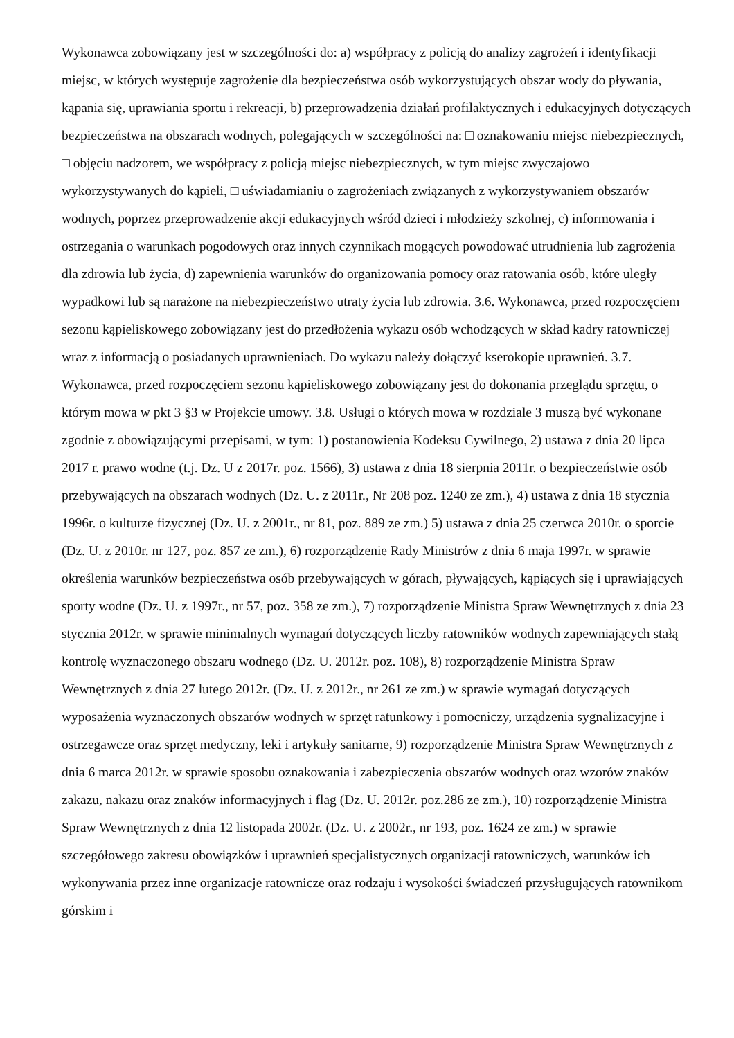Wykonawca zobowiązany jest w szczególności do: a) współpracy z policją do analizy zagrożeń i identyfikacji miejsc, w których występuje zagrożenie dla bezpieczeństwa osób wykorzystujących obszar wody do pływania, kąpania się, uprawiania sportu i rekreacji, b) przeprowadzenia działań profilaktycznych i edukacyjnych dotyczących bezpieczeństwa na obszarach wodnych, polegających w szczególności na: □ oznakowaniu miejsc niebezpiecznych, □ objęciu nadzorem, we współpracy z policją miejsc niebezpiecznych, w tym miejsc zwyczajowo wykorzystywanych do kąpieli, □ uświadamianiu o zagrożeniach związanych z wykorzystywaniem obszarów wodnych, poprzez przeprowadzenie akcji edukacyjnych wśród dzieci i młodzieży szkolnej, c) informowania i ostrzegania o warunkach pogodowych oraz innych czynnikach mogących powodować utrudnienia lub zagrożenia dla zdrowia lub życia, d) zapewnienia warunków do organizowania pomocy oraz ratowania osób, które uległy wypadkowi lub są narażone na niebezpieczeństwo utraty życia lub zdrowia. 3.6. Wykonawca, przed rozpoczęciem sezonu kąpieliskowego zobowiązany jest do przedłożenia wykazu osób wchodzących w skład kadry ratowniczej wraz z informacją o posiadanych uprawnieniach. Do wykazu należy dołączyć kserokopie uprawnień. 3.7. Wykonawca, przed rozpoczęciem sezonu kąpieliskowego zobowiązany jest do dokonania przeglądu sprzętu, o którym mowa w pkt 3 §3 w Projekcie umowy. 3.8. Usługi o których mowa w rozdziale 3 muszą być wykonane zgodnie z obowiązującymi przepisami, w tym: 1) postanowienia Kodeksu Cywilnego, 2) ustawa z dnia 20 lipca 2017 r. prawo wodne (t.j. Dz. U z 2017r. poz. 1566), 3) ustawa z dnia 18 sierpnia 2011r. o bezpieczeństwie osób przebywających na obszarach wodnych (Dz. U. z 2011r., Nr 208 poz. 1240 ze zm.), 4) ustawa z dnia 18 stycznia 1996r. o kulturze fizycznej (Dz. U. z 2001r., nr 81, poz. 889 ze zm.) 5) ustawa z dnia 25 czerwca 2010r. o sporcie (Dz. U. z 2010r. nr 127, poz. 857 ze zm.), 6) rozporządzenie Rady Ministrów z dnia 6 maja 1997r. w sprawie określenia warunków bezpieczeństwa osób przebywających w górach, pływających, kąpiących się i uprawiających sporty wodne (Dz. U. z 1997r., nr 57, poz. 358 ze zm.), 7) rozporządzenie Ministra Spraw Wewnętrznych z dnia 23 stycznia 2012r. w sprawie minimalnych wymagań dotyczących liczby ratowników wodnych zapewniających stałą kontrolę wyznaczonego obszaru wodnego (Dz. U. 2012r. poz. 108), 8) rozporządzenie Ministra Spraw Wewnętrznych z dnia 27 lutego 2012r. (Dz. U. z 2012r., nr 261 ze zm.) w sprawie wymagań dotyczących wyposażenia wyznaczonych obszarów wodnych w sprzęt ratunkowy i pomocniczy, urządzenia sygnalizacyjne i ostrzegawcze oraz sprzęt medyczny, leki i artykuły sanitarne, 9) rozporządzenie Ministra Spraw Wewnętrznych z dnia 6 marca 2012r. w sprawie sposobu oznakowania i zabezpieczenia obszarów wodnych oraz wzorów znaków zakazu, nakazu oraz znaków informacyjnych i flag (Dz. U. 2012r. poz.286 ze zm.), 10) rozporządzenie Ministra Spraw Wewnętrznych z dnia 12 listopada 2002r. (Dz. U. z 2002r., nr 193, poz. 1624 ze zm.) w sprawie szczegółowego zakresu obowiązków i uprawnień specjalistycznych organizacji ratowniczych, warunków ich wykonywania przez inne organizacje ratownicze oraz rodzaju i wysokości świadczeń przysługujących ratownikom górskim i